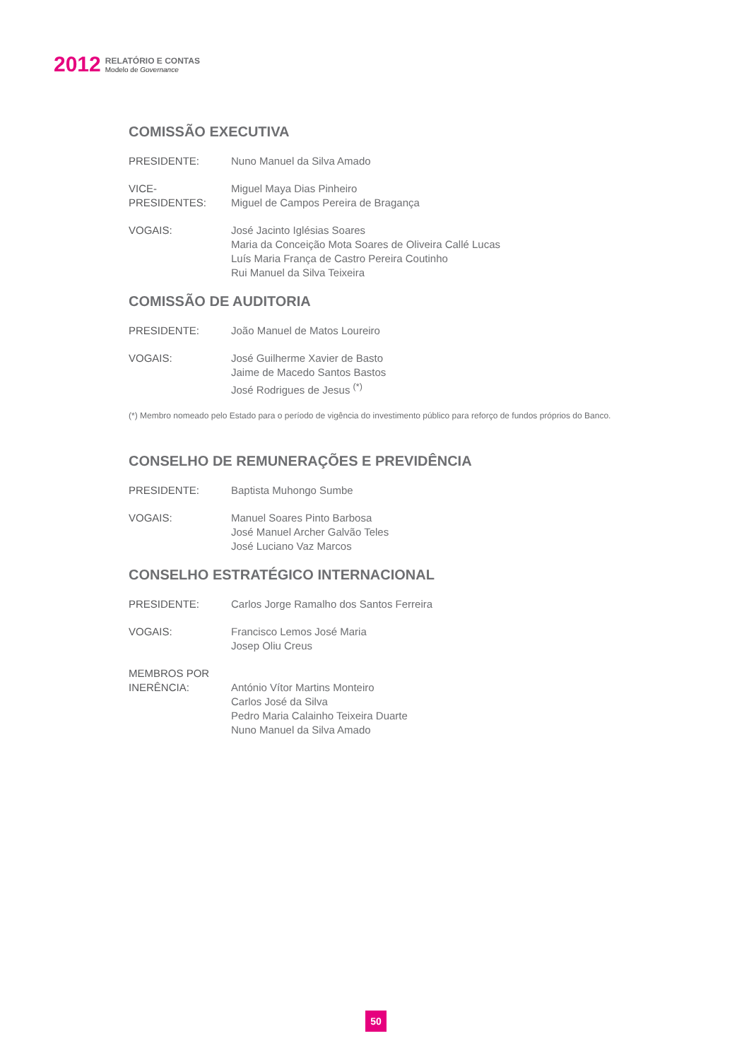2012
RELATÓRIO E CONTAS
Modelo de Governance
COMISSÃO EXECUTIVA
PRESIDENTE: Nuno Manuel da Silva Amado
VICE-PRESIDENTES:
Miguel Maya Dias Pinheiro
Miguel de Campos Pereira de Bragança
VOGAIS: José Jacinto Iglésias Soares
Maria da Conceição Mota Soares de Oliveira Callé Lucas
Luís Maria França de Castro Pereira Coutinho
Rui Manuel da Silva Teixeira
COMISSÃO DE AUDITORIA
PRESIDENTE: João Manuel de Matos Loureiro
VOGAIS: José Guilherme Xavier de Basto
Jaime de Macedo Santos Bastos
José Rodrigues de Jesus <sup>(*)</sup>
(*) Membro nomeado pelo Estado para o período de vigência do investimento público para reforço de fundos próprios do Banco.
CONSELHO DE REMUNERAÇÕES E PREVIDÊNCIA
PRESIDENTE: Baptista Muhongo Sumbe
VOGAIS: Manuel Soares Pinto Barbosa
José Manuel Archer Galvão Teles
José Luciano Vaz Marcos
CONSELHO ESTRATÉGICO INTERNACIONAL
PRESIDENTE: Carlos Jorge Ramalho dos Santos Ferreira
VOGAIS: Francisco Lemos José Maria
Josep Oliu Creus
MEMBROS POR
INERÊNCIA:
António Vítor Martins Monteiro
Carlos José da Silva
Pedro Maria Calainho Teixeira Duarte
Nuno Manuel da Silva Amado
50